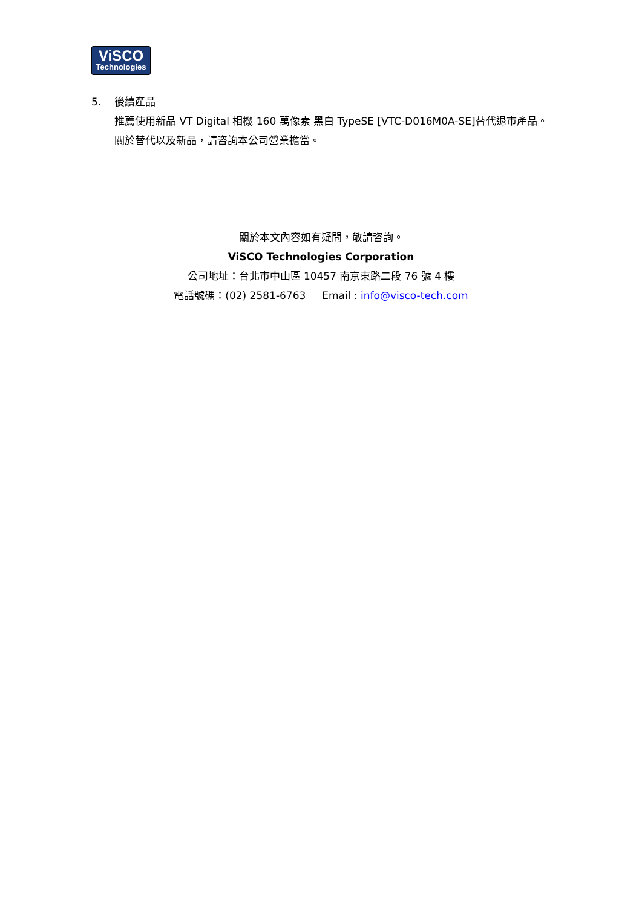ViSCO
Technologies
5. 後續產品
推薦使用新品 VT Digital 相機 160 萬像素 黑白 TypeSE [VTC-D016M0A-SE]替代退市產品。
關於替代以及新品，請咨詢本公司營業擔當。
關於本文內容如有疑問，敬請咨詢。
ViSCO Technologies Corporation
公司地址：台北市中山區 10457 南京東路二段 76 號 4 樓
電話號碼：(02) 2581-6763 Email : info@visco-tech.com